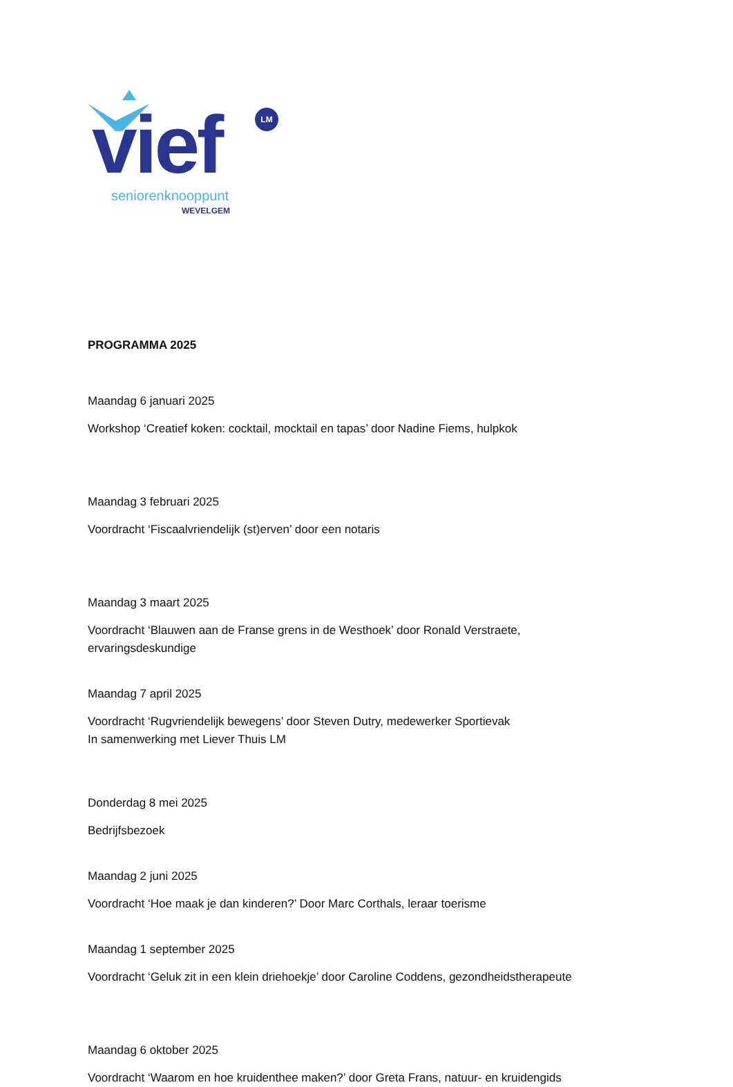vief LM
seniorenknooppunt
WEVELGEM
PROGRAMMA 2025
Maandag 6 januari 2025
Workshop ‘Creatief koken: cocktail, mocktail en tapas’ door Nadine Fiems, hulpkok
Maandag 3 februari 2025
Voordracht ‘Fiscaalvriendelijk (st)erven’ door een notaris
Maandag 3 maart 2025
Voordracht ‘Blauwen aan de Franse grens in de Westhoek’ door Ronald Verstraete,
ervaringsdeskundige
Maandag 7 april 2025
Voordracht ‘Rugvriendelijk bewegens’ door Steven Dutry, medewerker Sportievak
In samenwerking met Liever Thuis LM
Donderdag 8 mei 2025
Bedrijfsbezoek
Maandag 2 juni 2025
Voordracht ‘Hoe maak je dan kinderen?’ Door Marc Corthals, leraar toerisme
Maandag 1 september 2025
Voordracht ‘Geluk zit in een klein driehoekje’ door Caroline Coddens, gezondheidstherapeute
Maandag 6 oktober 2025
Voordracht ‘Waarom en hoe kruidenthee maken?’ door Greta Frans, natuur- en kruidengids